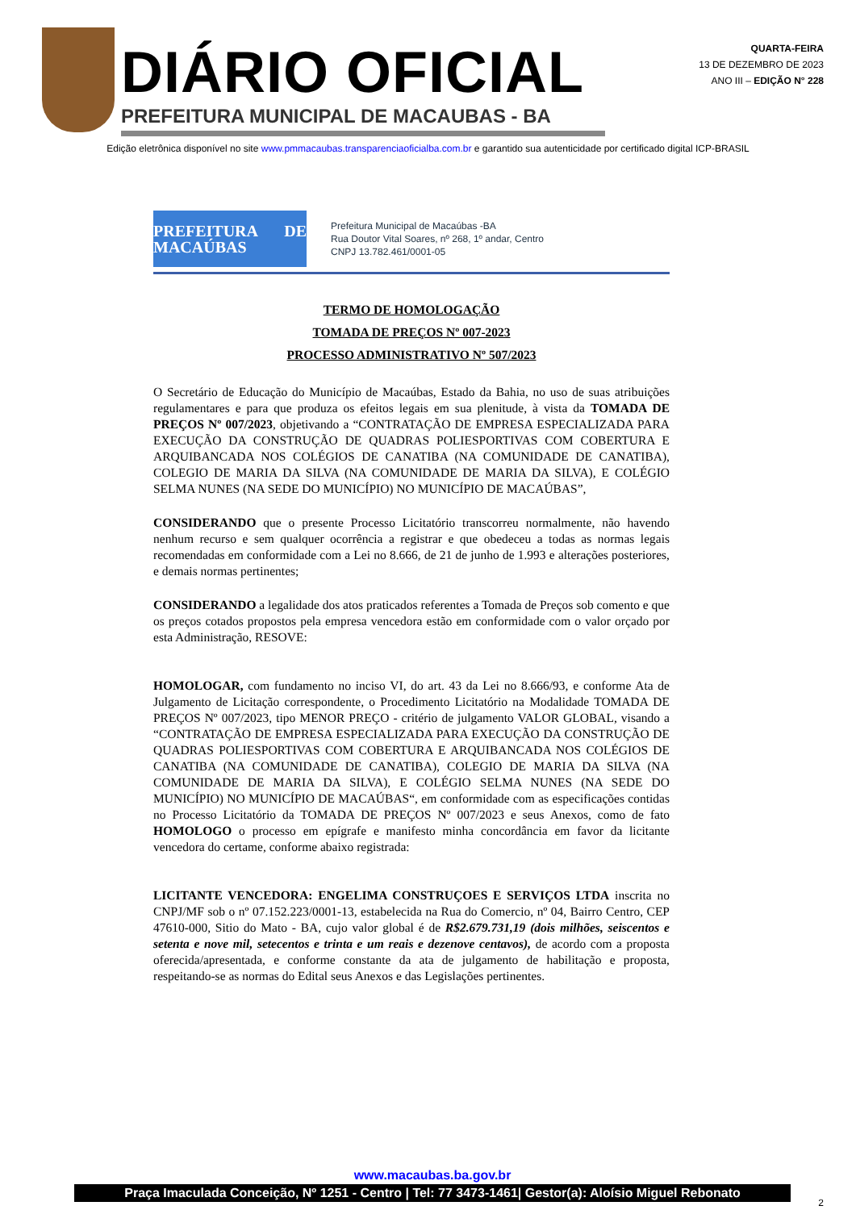DIÁRIO OFICIAL
PREFEITURA MUNICIPAL DE MACAUBAS - BA
QUARTA-FEIRA
13 DE DEZEMBRO DE 2023
ANO III – EDIÇÃO N° 228
Edição eletrônica disponível no site www.pmmacaubas.transparenciaoficialba.com.br e garantido sua autenticidade por certificado digital ICP-BRASIL
PREFEITURA DE MACAÚBAS
Prefeitura Municipal de Macaúbas -BA
Rua Doutor Vital Soares, nº 268, 1º andar, Centro
CNPJ 13.782.461/0001-05
TERMO DE HOMOLOGAÇÃO
TOMADA DE PREÇOS Nº 007-2023
PROCESSO ADMINISTRATIVO Nº 507/2023
O Secretário de Educação do Município de Macaúbas, Estado da Bahia, no uso de suas atribuições regulamentares e para que produza os efeitos legais em sua plenitude, à vista da TOMADA DE PREÇOS Nº 007/2023, objetivando a “CONTRATAÇÃO DE EMPRESA ESPECIALIZADA PARA EXECUÇÃO DA CONSTRUÇÃO DE QUADRAS POLIESPORTIVAS COM COBERTURA E ARQUIBANCADA NOS COLÉGIOS DE CANATIBA (NA COMUNIDADE DE CANATIBA), COLEGIO DE MARIA DA SILVA (NA COMUNIDADE DE MARIA DA SILVA), E COLÉGIO SELMA NUNES (NA SEDE DO MUNICÍPIO) NO MUNICÍPIO DE MACAÚBAS”,
CONSIDERANDO que o presente Processo Licitatório transcorreu normalmente, não havendo nenhum recurso e sem qualquer ocorrência a registrar e que obedeceu a todas as normas legais recomendadas em conformidade com a Lei no 8.666, de 21 de junho de 1.993 e alterações posteriores, e demais normas pertinentes;
CONSIDERANDO a legalidade dos atos praticados referentes a Tomada de Preços sob comento e que os preços cotados propostos pela empresa vencedora estão em conformidade com o valor orçado por esta Administração, RESOVE:
HOMOLOGAR, com fundamento no inciso VI, do art. 43 da Lei no 8.666/93, e conforme Ata de Julgamento de Licitação correspondente, o Procedimento Licitatório na Modalidade TOMADA DE PREÇOS Nº 007/2023, tipo MENOR PREÇO - critério de julgamento VALOR GLOBAL, visando a “CONTRATAÇÃO DE EMPRESA ESPECIALIZADA PARA EXECUÇÃO DA CONSTRUÇÃO DE QUADRAS POLIESPORTIVAS COM COBERTURA E ARQUIBANCADA NOS COLÉGIOS DE CANATIBA (NA COMUNIDADE DE CANATIBA), COLEGIO DE MARIA DA SILVA (NA COMUNIDADE DE MARIA DA SILVA), E COLÉGIO SELMA NUNES (NA SEDE DO MUNICÍPIO) NO MUNICÍPIO DE MACAÚBAS“, em conformidade com as especificações contidas no Processo Licitatório da TOMADA DE PREÇOS Nº 007/2023 e seus Anexos, como de fato HOMOLOGO o processo em epígrafe e manifesto minha concordância em favor da licitante vencedora do certame, conforme abaixo registrada:
LICITANTE VENCEDORA: ENGELIMA CONSTRUÇOES E SERVIÇOS LTDA inscrita no CNPJ/MF sob o nº 07.152.223/0001-13, estabelecida na Rua do Comercio, nº 04, Bairro Centro, CEP 47610-000, Sitio do Mato - BA, cujo valor global é de R$2.679.731,19 (dois milhões, seiscentos e setenta e nove mil, setecentos e trinta e um reais e dezenove centavos), de acordo com a proposta oferecida/apresentada, e conforme constante da ata de julgamento de habilitação e proposta, respeitando-se as normas do Edital seus Anexos e das Legislações pertinentes.
www.macaubas.ba.gov.br
Praça Imaculada Conceição, Nº 1251 - Centro | Tel: 77 3473-1461| Gestor(a): Aloísio Miguel Rebonato
2